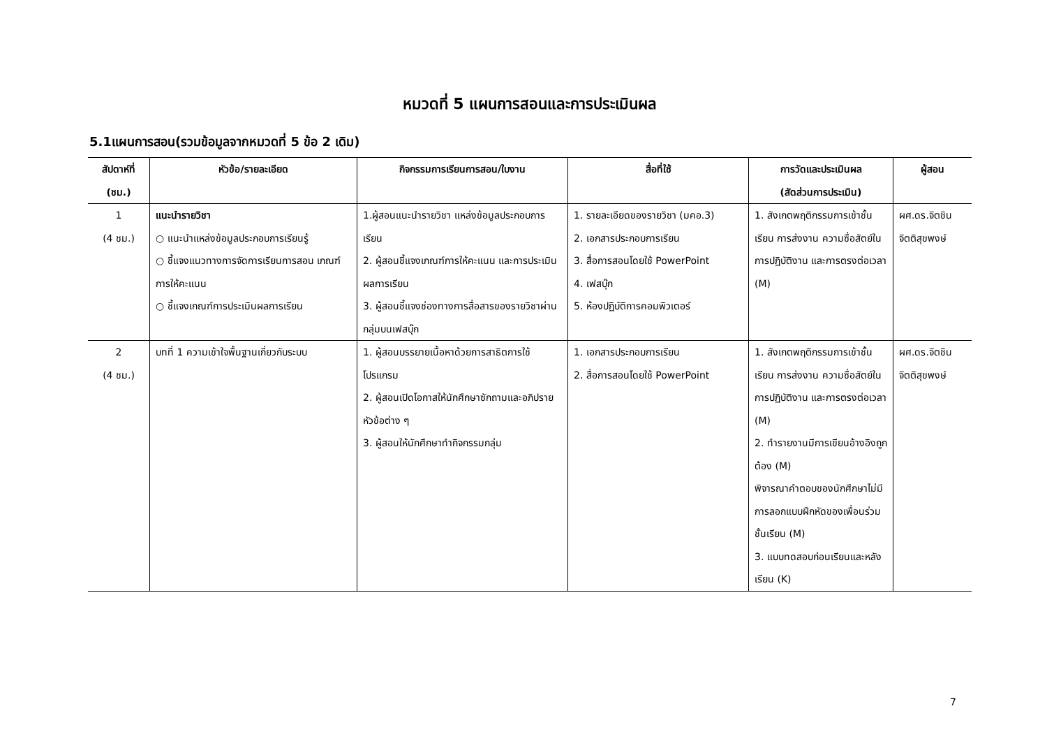หมวดที่ 5 แผนการสอนและการประเมินผล
5.1แผนการสอน(รวมข้อมูลจากหมวดที่ 5 ข้อ 2 เดิม)
| สัปดาห์ที่ (ชม.) | หัวข้อ/รายละเอียด | กิจกรรมการเรียนการสอน/ใบงาน | สื่อที่ใช้ | การวัดและประเมินผล (สัดส่วนการประเมิน) | ผู้สอน |
| --- | --- | --- | --- | --- | --- |
| 1 (4 ชม.) | แนะนำรายวิชา ○ แนะนำแหล่งข้อมูลประกอบการเรียนรู้ ○ ชี้แจงแนวทางการจัดการเรียนการสอน เกณฑ์การให้คะแนน ○ ชี้แจงเกณฑ์การประเมินผลการเรียน | 1.ผู้สอนแนะนำรายวิชา แหล่งข้อมูลประกอบการเรียน 2. ผู้สอนชี้แจงเกณฑ์การให้คะแนน และการประเมินผลการเรียน 3. ผู้สอนชี้แจงช่องทางการสื่อสารของรายวิชาผ่านกลุ่มบนเฟสบุ๊ก | 1. รายละเอียดของรายวิชา (มคอ.3) 2. เอกสารประกอบการเรียน 3. สื่อการสอนโดยใช้ PowerPoint 4. เฟสบุ๊ก 5. ห้องปฏิบัติการคอมพิวเตอร์ | 1. สังเกตพฤติกรรมการเข้าชั้นเรียน การส่งงาน ความซื่อสัตย์ในการปฏิบัติงาน และการตรงต่อเวลา (M) | ผศ.ดร.จิตชิน จิตติสุขพงษ์ |
| 2 (4 ชม.) | บทที่ 1 ความเข้าใจพื้นฐานเกี่ยวกับระบบ | 1. ผู้สอนบรรยายเนื้อหาด้วยการสาธิตการใช้โปรแกรม 2. ผู้สอนเปิดโอกาสให้นักศึกษาซักถามและอภิปรายหัวข้อต่าง ๆ 3. ผู้สอนให้นักศึกษาทำกิจกรรมกลุ่ม | 1. เอกสารประกอบการเรียน 2. สื่อการสอนโดยใช้ PowerPoint | 1. สังเกตพฤติกรรมการเข้าชั้นเรียน การส่งงาน ความซื่อสัตย์ในการปฏิบัติงาน และการตรงต่อเวลา (M) 2. ทำรายงานมีการเขียนอ้างอิงถูกต้อง (M) พิจารณาคำตอบของนักศึกษาไม่มีการลอกแบบฝึกหัดของเพื่อนร่วมชั้นเรียน (M) 3. แบบทดสอบก่อนเรียนและหลังเรียน (K) | ผศ.ดร.จิตชิน จิตติสุขพงษ์ |
7